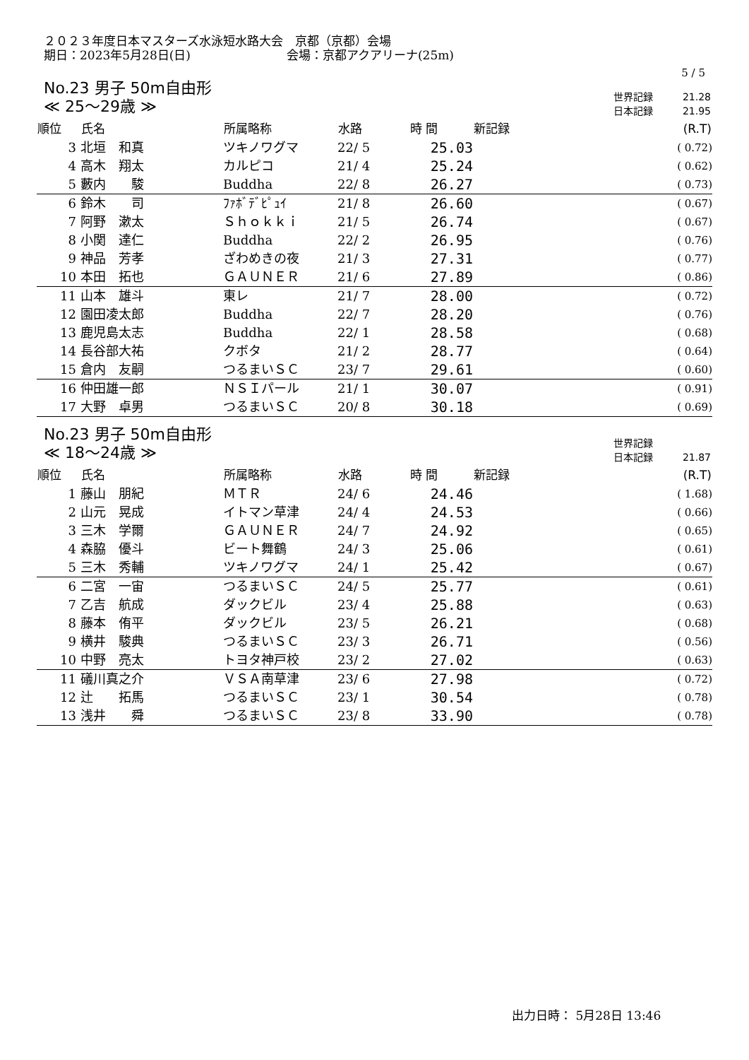２０２３年度日本マスターズ水泳短水路大会　京都（京都）会場
期日：2023年5月28日(日)　　　　　　　　会場：京都アクアリーナ(25m)
5 / 5
No.23 男子 50m自由形
≪ 25～29歳 ≫
| 世界記録 | 21.28 |
| 日本記録 | 21.95 |
| 順位 | 氏名 | 所属略称 | 水路 | 時 間 | 新記録 | (R.T) |
| --- | --- | --- | --- | --- | --- | --- |
| 3 | 北垣 和真 | ツキノワグマ | 22/ 5 | 25.03 | | ( 0.72) |
| 4 | 高木 翔太 | カルピコ | 21/ 4 | 25.24 | | ( 0.62) |
| 5 | 藪内 駿 | Buddha | 22/ 8 | 26.27 | | ( 0.73) |
| 6 | 鈴木 司 | ﾌｧﾎﾞﾃﾞﾋﾟｭｲ | 21/ 8 | 26.60 | | ( 0.67) |
| 7 | 阿野 漱太 | Ｓｈｏｋｋｉ | 21/ 5 | 26.74 | | ( 0.67) |
| 8 | 小関 達仁 | Buddha | 22/ 2 | 26.95 | | ( 0.76) |
| 9 | 神品 芳孝 | ざわめきの夜 | 21/ 3 | 27.31 | | ( 0.77) |
| 10 | 本田 拓也 | ＧＡＵＮＥＲ | 21/ 6 | 27.89 | | ( 0.86) |
| 11 | 山本 雄斗 | 東レ | 21/ 7 | 28.00 | | ( 0.72) |
| 12 | 園田凌太郎 | Buddha | 22/ 7 | 28.20 | | ( 0.76) |
| 13 | 鹿児島太志 | Buddha | 22/ 1 | 28.58 | | ( 0.68) |
| 14 | 長谷部大祐 | クボタ | 21/ 2 | 28.77 | | ( 0.64) |
| 15 | 倉内 友嗣 | つるまいＳＣ | 23/ 7 | 29.61 | | ( 0.60) |
| 16 | 仲田雄一郎 | ＮＳＩパール | 21/ 1 | 30.07 | | ( 0.91) |
| 17 | 大野 卓男 | つるまいＳＣ | 20/ 8 | 30.18 | | ( 0.69) |
No.23 男子 50m自由形
≪ 18～24歳 ≫
| 世界記録 | |
| 日本記録 | 21.87 |
| 順位 | 氏名 | 所属略称 | 水路 | 時 間 | 新記録 | (R.T) |
| --- | --- | --- | --- | --- | --- | --- |
| 1 | 藤山 朋紀 | ＭＴＲ | 24/ 6 | 24.46 | | ( 1.68) |
| 2 | 山元 晃成 | イトマン草津 | 24/ 4 | 24.53 | | ( 0.66) |
| 3 | 三木 学爾 | ＧＡＵＮＥＲ | 24/ 7 | 24.92 | | ( 0.65) |
| 4 | 森脇 優斗 | ビート舞鶴 | 24/ 3 | 25.06 | | ( 0.61) |
| 5 | 三木 秀輔 | ツキノワグマ | 24/ 1 | 25.42 | | ( 0.67) |
| 6 | 二宮 一宙 | つるまいＳＣ | 24/ 5 | 25.77 | | ( 0.61) |
| 7 | 乙吉 航成 | ダックビル | 23/ 4 | 25.88 | | ( 0.63) |
| 8 | 藤本 侑平 | ダックビル | 23/ 5 | 26.21 | | ( 0.68) |
| 9 | 横井 駿典 | つるまいＳＣ | 23/ 3 | 26.71 | | ( 0.56) |
| 10 | 中野 亮太 | トヨタ神戸校 | 23/ 2 | 27.02 | | ( 0.63) |
| 11 | 礒川真之介 | ＶＳＡ南草津 | 23/ 6 | 27.98 | | ( 0.72) |
| 12 | 辻 拓馬 | つるまいＳＣ | 23/ 1 | 30.54 | | ( 0.78) |
| 13 | 浅井 舜 | つるまいＳＣ | 23/ 8 | 33.90 | | ( 0.78) |
出力日時： 5月28日 13:46